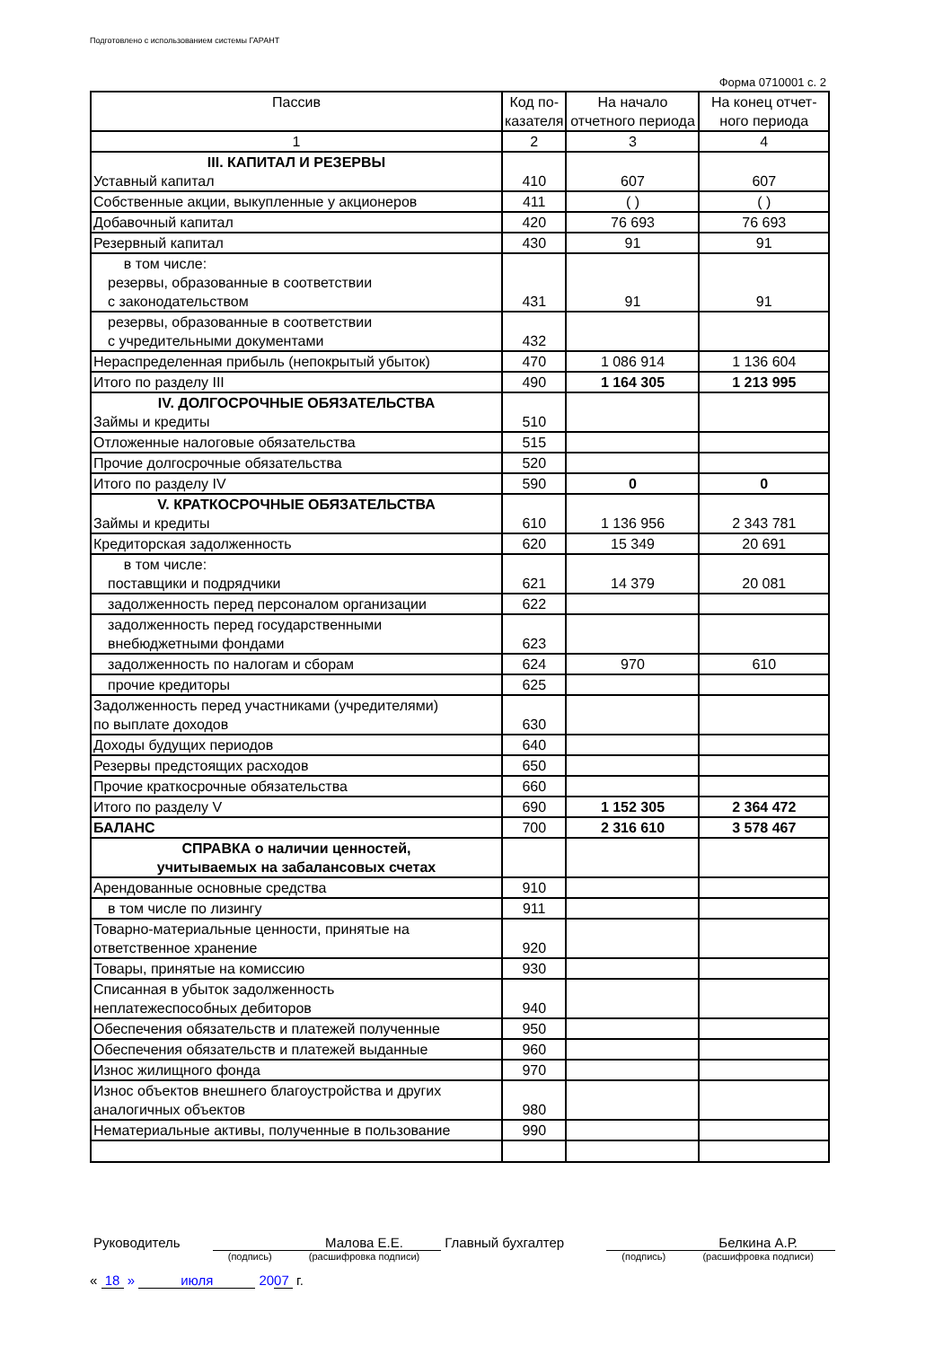Подготовлено с использованием системы ГАРАНТ
Форма 0710001 с. 2
| Пассив | Код по- казателя | На начало отчетного периода | На конец отчет- ного периода |
| --- | --- | --- | --- |
| 1 | 2 | 3 | 4 |
| III. КАПИТАЛ И РЕЗЕРВЫ Уставный капитал | 410 | 607 | 607 |
| Собственные акции, выкупленные у акционеров | 411 | ( ) | ( ) |
| Добавочный капитал | 420 | 76 693 | 76 693 |
| Резервный капитал | 430 | 91 | 91 |
| в том числе: резервы, образованные в соответствии с законодательством | 431 | 91 | 91 |
| резервы, образованные в соответствии с учредительными документами | 432 | | |
| Нераспределенная прибыль (непокрытый убыток) | 470 | 1 086 914 | 1 136 604 |
| Итого по разделу III | 490 | 1 164 305 | 1 213 995 |
| IV. ДОЛГОСРОЧНЫЕ ОБЯЗАТЕЛЬСТВА Займы и кредиты | 510 | | |
| Отложенные налоговые обязательства | 515 | | |
| Прочие долгосрочные обязательства | 520 | | |
| Итого по разделу IV | 590 | 0 | 0 |
| V. КРАТКОСРОЧНЫЕ ОБЯЗАТЕЛЬСТВА Займы и кредиты | 610 | 1 136 956 | 2 343 781 |
| Кредиторская задолженность | 620 | 15 349 | 20 691 |
| в том числе: поставщики и подрядчики | 621 | 14 379 | 20 081 |
| задолженность перед персоналом организации | 622 | | |
| задолженность перед государственными внебюджетными фондами | 623 | | |
| задолженность по налогам и сборам | 624 | 970 | 610 |
| прочие кредиторы | 625 | | |
| Задолженность перед участниками (учредителями) по выплате доходов | 630 | | |
| Доходы будущих периодов | 640 | | |
| Резервы предстоящих расходов | 650 | | |
| Прочие краткосрочные обязательства | 660 | | |
| Итого по разделу V | 690 | 1 152 305 | 2 364 472 |
| БАЛАНС | 700 | 2 316 610 | 3 578 467 |
| СПРАВКА о наличии ценностей, учитываемых на забалансовых счетах | | | |
| Арендованные основные средства | 910 | | |
| в том числе по лизингу | 911 | | |
| Товарно-материальные ценности, принятые на ответственное хранение | 920 | | |
| Товары, принятые на комиссию | 930 | | |
| Списанная в убыток задолженность неплатежеспособных дебиторов | 940 | | |
| Обеспечения обязательств и платежей полученные | 950 | | |
| Обеспечения обязательств и платежей выданные | 960 | | |
| Износ жилищного фонда | 970 | | |
| Износ объектов внешнего благоустройства и других аналогичных объектов | 980 | | |
| Нематериальные активы, полученные в пользование | 990 | | |
| Руководитель | | Малова Е.Е. | Главный бухгалтер | | Белкина А.Р. |
| | (подпись) | (расшифровка подписи) | | (подпись) | (расшифровка подписи) |
« 18 » июля 2007 г.